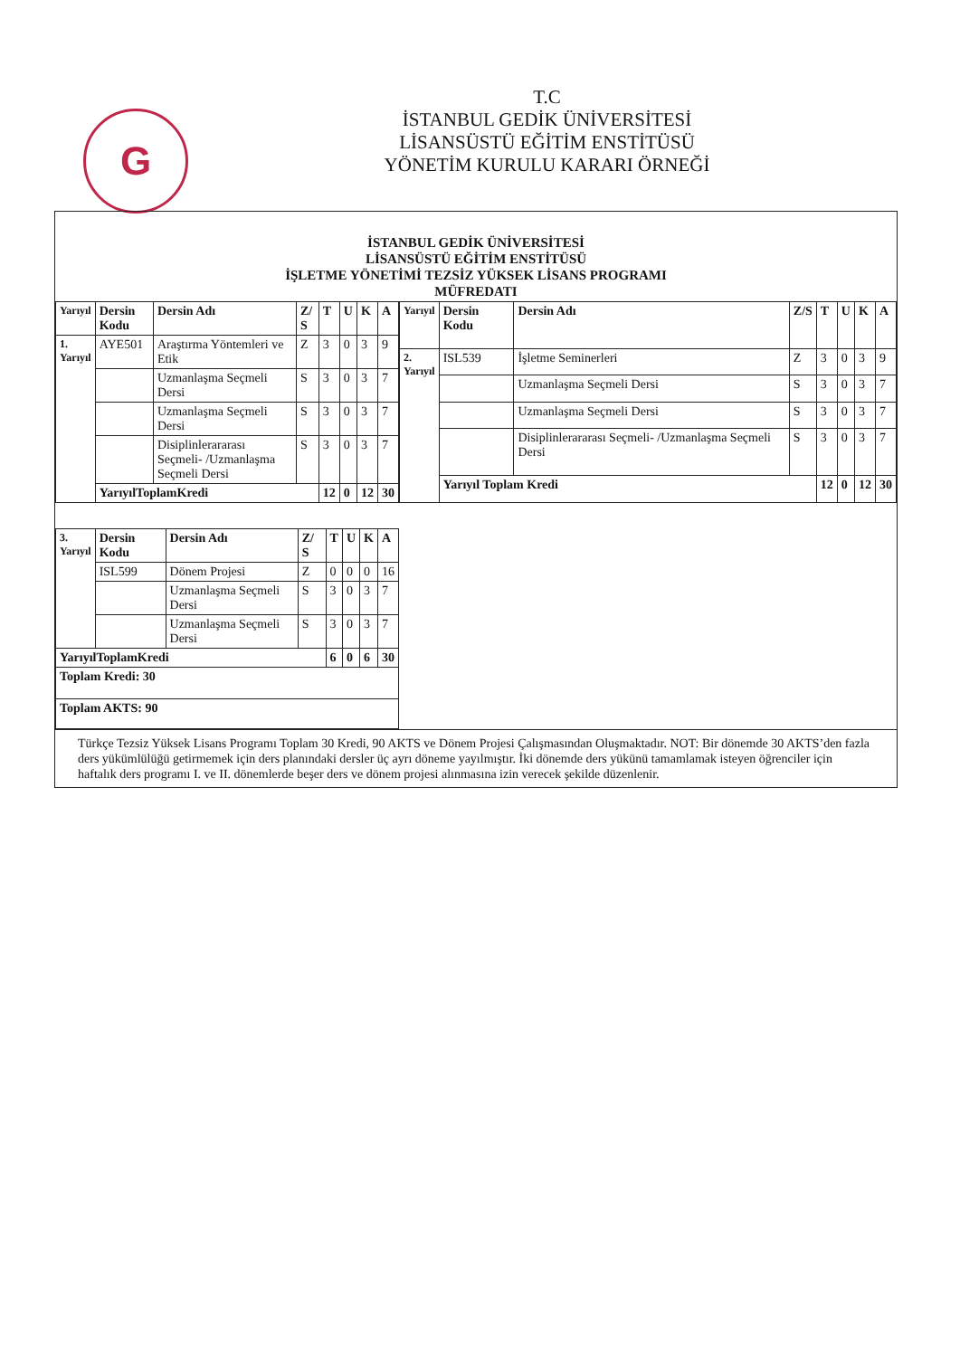G
T.C
İSTANBUL GEDİK ÜNİVERSİTESİ
LİSANSÜSTÜ EĞİTİM ENSTİTÜSÜ
YÖNETİM KURULU KARARI ÖRNEĞİ
İSTANBUL GEDİK ÜNİVERSİTESİ
LİSANSÜSTÜ EĞİTİM ENSTİTÜSÜ
İŞLETME YÖNETİMİ TEZSİZ YÜKSEK LİSANS PROGRAMI
MÜFREDATI
| Yarıyıl | Dersin Kodu | Dersin Adı | Z/ S | T | U | K | A |
| --- | --- | --- | --- | --- | --- | --- | --- |
| 1. Yarıyıl | AYE501 | Araştırma Yöntemleri ve Etik | Z | 3 | 0 | 3 | 9 |
| | | Uzmanlaşma Seçmeli Dersi | S | 3 | 0 | 3 | 7 |
| | | Uzmanlaşma Seçmeli Dersi | S | 3 | 0 | 3 | 7 |
| | | Disiplinlerararası Seçmeli- /Uzmanlaşma Seçmeli Dersi | S | 3 | 0 | 3 | 7 |
| | YarıyılToplamKredi | | | 12 | 0 | 12 | 30 |
| Yarıyıl | Dersin Kodu | Dersin Adı | Z/S | T | U | K | A |
| --- | --- | --- | --- | --- | --- | --- | --- |
| 2. Yarıyıl | ISL539 | İşletme Seminerleri | Z | 3 | 0 | 3 | 9 |
| | | Uzmanlaşma Seçmeli Dersi | S | 3 | 0 | 3 | 7 |
| | | Uzmanlaşma Seçmeli Dersi | S | 3 | 0 | 3 | 7 |
| | | Disiplinlerararası Seçmeli- /Uzmanlaşma Seçmeli Dersi | S | 3 | 0 | 3 | 7 |
| | Yarıyıl Toplam Kredi | | | 12 | 0 | 12 | 30 |
| 3. Yarıyıl | Dersin Kodu | Dersin Adı | Z/ S | T | U | K | A |
| --- | --- | --- | --- | --- | --- | --- | --- |
| | ISL599 | Dönem Projesi | Z | 0 | 0 | 0 | 16 |
| | | Uzmanlaşma Seçmeli Dersi | S | 3 | 0 | 3 | 7 |
| | | Uzmanlaşma Seçmeli Dersi | S | 3 | 0 | 3 | 7 |
| YarıyılToplamKredi | | | | 6 | 0 | 6 | 30 |
| Toplam Kredi: 30 | | | | | | | |
| Toplam AKTS: 90 | | | | | | | |
Türkçe Tezsiz Yüksek Lisans Programı Toplam 30 Kredi, 90 AKTS ve Dönem Projesi Çalışmasından Oluşmaktadır. NOT: Bir dönemde 30 AKTS’den fazla ders yükümlülüğü getirmemek için ders planındaki dersler üç ayrı döneme yayılmıştır. İki dönemde ders yükünü tamamlamak isteyen öğrenciler için haftalık ders programı I. ve II. dönemlerde beşer ders ve dönem projesi alınmasına izin verecek şekilde düzenlenir.